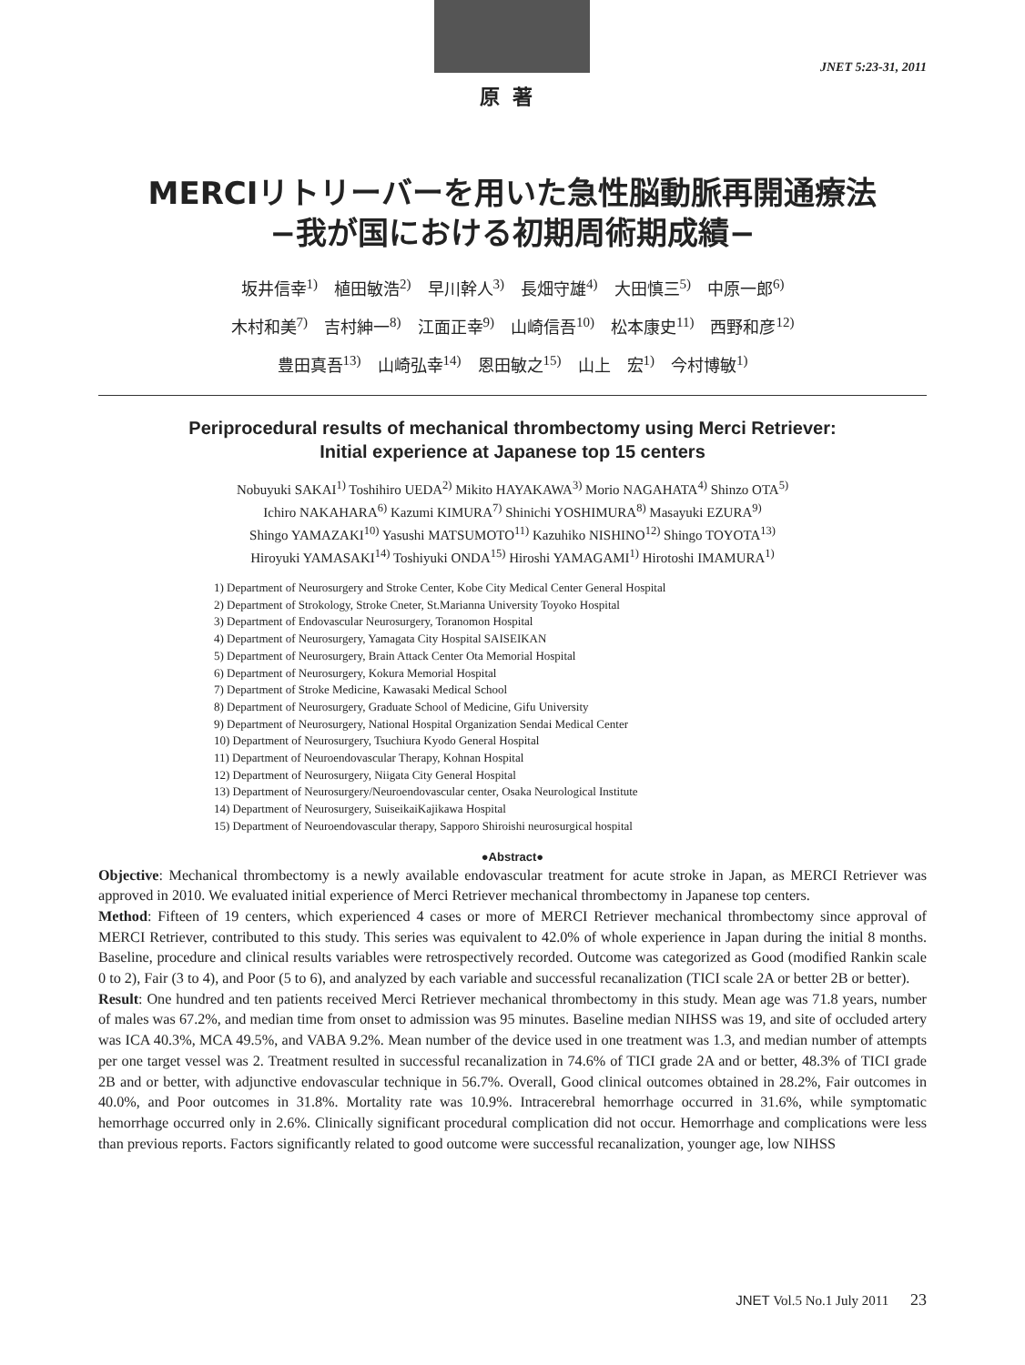JNET 5:23-31, 2011
原著
MERCIリトリーバーを用いた急性脳動脈再開通療法
−我が国における初期周術期成績−
坂井信幸<sup>1)</sup>　植田敏浩<sup>2)</sup>　早川幹人<sup>3)</sup>　長畑守雄<sup>4)</sup>　大田慎三<sup>5)</sup>　中原一郎<sup>6)</sup>
木村和美<sup>7)</sup>　吉村紳一<sup>8)</sup>　江面正幸<sup>9)</sup>　山崎信吾<sup>10)</sup>　松本康史<sup>11)</sup>　西野和彦<sup>12)</sup>
豊田真吾<sup>13)</sup>　山崎弘幸<sup>14)</sup>　恩田敏之<sup>15)</sup>　山上　宏<sup>1)</sup>　今村博敏<sup>1)</sup>
Periprocedural results of mechanical thrombectomy using Merci Retriever:
Initial experience at Japanese top 15 centers
Nobuyuki SAKAI<sup>1)</sup> Toshihiro UEDA<sup>2)</sup> Mikito HAYAKAWA<sup>3)</sup> Morio NAGAHATA<sup>4)</sup> Shinzo OTA<sup>5)</sup>
Ichiro NAKAHARA<sup>6)</sup> Kazumi KIMURA<sup>7)</sup> Shinichi YOSHIMURA<sup>8)</sup> Masayuki EZURA<sup>9)</sup>
Shingo YAMAZAKI<sup>10)</sup> Yasushi MATSUMOTO<sup>11)</sup> Kazuhiko NISHINO<sup>12)</sup> Shingo TOYOTA<sup>13)</sup>
Hiroyuki YAMASAKI<sup>14)</sup> Toshiyuki ONDA<sup>15)</sup> Hiroshi YAMAGAMI<sup>1)</sup> Hirotoshi IMAMURA<sup>1)</sup>
1) Department of Neurosurgery and Stroke Center, Kobe City Medical Center General Hospital
2) Department of Strokology, Stroke Cneter, St.Marianna University Toyoko Hospital
3) Department of Endovascular Neurosurgery, Toranomon Hospital
4) Department of Neurosurgery, Yamagata City Hospital SAISEIKAN
5) Department of Neurosurgery, Brain Attack Center Ota Memorial Hospital
6) Department of Neurosurgery, Kokura Memorial Hospital
7) Department of Stroke Medicine, Kawasaki Medical School
8) Department of Neurosurgery, Graduate School of Medicine, Gifu University
9) Department of Neurosurgery, National Hospital Organization Sendai Medical Center
10) Department of Neurosurgery, Tsuchiura Kyodo General Hospital
11) Department of Neuroendovascular Therapy, Kohnan Hospital
12) Department of Neurosurgery, Niigata City General Hospital
13) Department of Neurosurgery/Neuroendovascular center, Osaka Neurological Institute
14) Department of Neurosurgery, SuiseikaiKajikawa Hospital
15) Department of Neuroendovascular therapy, Sapporo Shiroishi neurosurgical hospital
●Abstract●
Objective: Mechanical thrombectomy is a newly available endovascular treatment for acute stroke in Japan, as MERCI Retriever was approved in 2010. We evaluated initial experience of Merci Retriever mechanical thrombectomy in Japanese top centers.
Method: Fifteen of 19 centers, which experienced 4 cases or more of MERCI Retriever mechanical thrombectomy since approval of MERCI Retriever, contributed to this study. This series was equivalent to 42.0% of whole experience in Japan during the initial 8 months. Baseline, procedure and clinical results variables were retrospectively recorded. Outcome was categorized as Good (modified Rankin scale 0 to 2), Fair (3 to 4), and Poor (5 to 6), and analyzed by each variable and successful recanalization (TICI scale 2A or better 2B or better).
Result: One hundred and ten patients received Merci Retriever mechanical thrombectomy in this study. Mean age was 71.8 years, number of males was 67.2%, and median time from onset to admission was 95 minutes. Baseline median NIHSS was 19, and site of occluded artery was ICA 40.3%, MCA 49.5%, and VABA 9.2%. Mean number of the device used in one treatment was 1.3, and median number of attempts per one target vessel was 2. Treatment resulted in successful recanalization in 74.6% of TICI grade 2A and or better, 48.3% of TICI grade 2B and or better, with adjunctive endovascular technique in 56.7%. Overall, Good clinical outcomes obtained in 28.2%, Fair outcomes in 40.0%, and Poor outcomes in 31.8%. Mortality rate was 10.9%. Intracerebral hemorrhage occurred in 31.6%, while symptomatic hemorrhage occurred only in 2.6%. Clinically significant procedural complication did not occur. Hemorrhage and complications were less than previous reports. Factors significantly related to good outcome were successful recanalization, younger age, low NIHSS
JNET Vol.5 No.1 July 2011 23